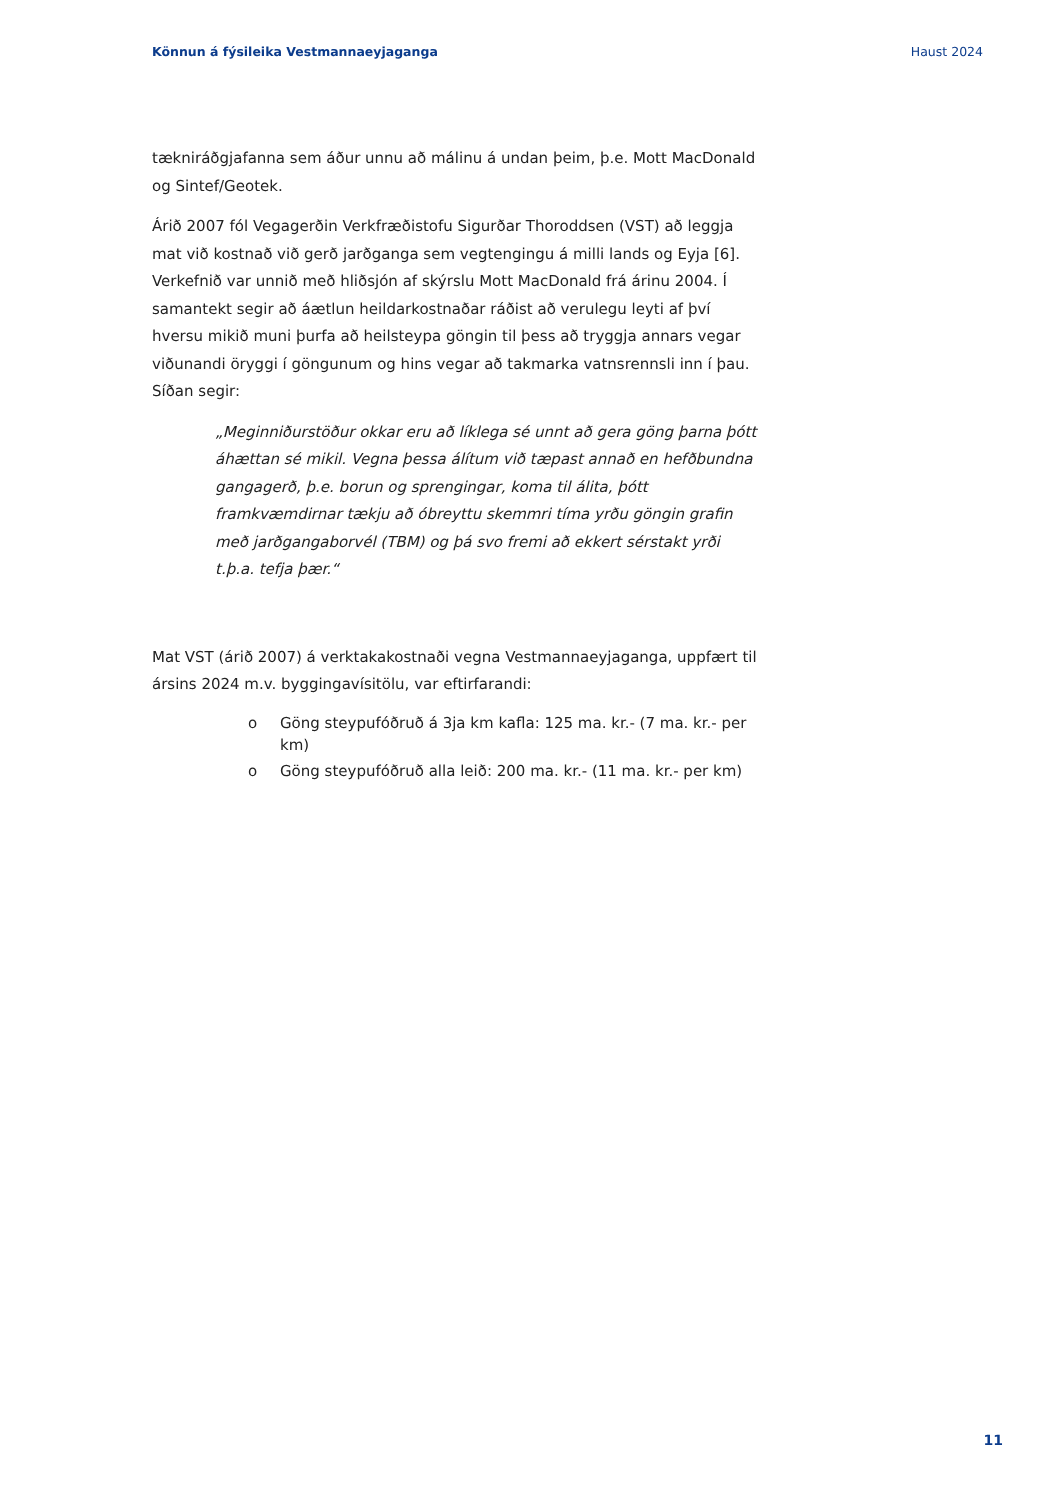Könnun á fýsileika Vestmannaeyjaganga Haust 2024
tækniráðgjafanna sem áður unnu að málinu á undan þeim, þ.e. Mott MacDonald og Sintef/Geotek.
Árið 2007 fól Vegagerðin Verkfræðistofu Sigurðar Thoroddsen (VST) að leggja mat við kostnað við gerð jarðganga sem vegtengingu á milli lands og Eyja [6]. Verkefnið var unnið með hliðsjón af skýrslu Mott MacDonald frá árinu 2004. Í samantekt segir að áætlun heildarkostnaðar ráðist að verulegu leyti af því hversu mikið muni þurfa að heilsteypa göngin til þess að tryggja annars vegar viðunandi öryggi í göngunum og hins vegar að takmarka vatnsrennsli inn í þau. Síðan segir:
„Meginniðurstöður okkar eru að líklega sé unnt að gera göng þarna þótt áhættan sé mikil. Vegna þessa álítum við tæpast annað en hefðbundna gangagerð, þ.e. borun og sprengingar, koma til álita, þótt framkvæmdirnar tækju að óbreyttu skemmri tíma yrðu göngin grafin með jarðgangaborvél (TBM) og þá svo fremi að ekkert sérstakt yrði t.þ.a. tefja þær.“
Mat VST (árið 2007) á verktakakostnaði vegna Vestmannaeyjaganga, uppfært til ársins 2024 m.v. byggingavísitölu, var eftirfarandi:
o Göng steypufóðruð á 3ja km kafla: 125 ma. kr.- (7 ma. kr.- per km)
o Göng steypufóðruð alla leið: 200 ma. kr.- (11 ma. kr.- per km)
11